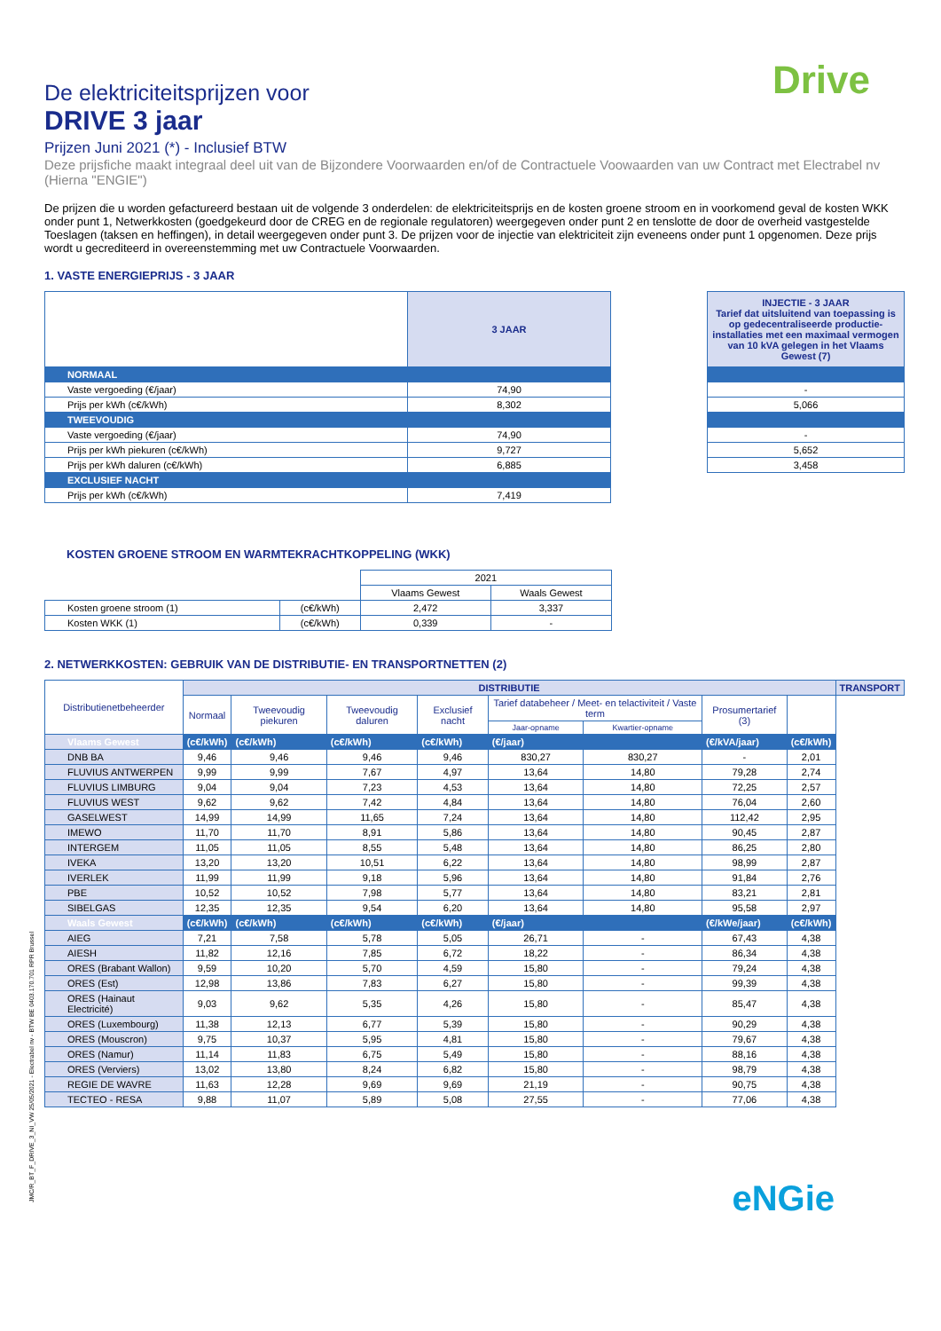Drive
De elektriciteitsprijzen voor
DRIVE 3 jaar
Prijzen Juni 2021 (*) - Inclusief BTW
Deze prijsfiche maakt integraal deel uit van de Bijzondere Voorwaarden en/of de Contractuele Voowaarden van uw Contract met Electrabel nv (Hierna "ENGIE")
De prijzen die u worden gefactureerd bestaan uit de volgende 3 onderdelen: de elektriciteitsprijs en de kosten groene stroom en in voorkomend geval de kosten WKK onder punt 1, Netwerkkosten (goedgekeurd door de CREG en de regionale regulatoren) weergegeven onder punt 2 en tenslotte de door de overheid vastgestelde Toeslagen (taksen en heffingen), in detail weergegeven onder punt 3. De prijzen voor de injectie van elektriciteit zijn eveneens onder punt 1 opgenomen. Deze prijs wordt u gecrediteerd in overeenstemming met uw Contractuele Voorwaarden.
1. VASTE ENERGIEPRIJS - 3 JAAR
| | 3 JAAR | | INJECTIE - 3 JAAR Tarief dat uitsluitend van toepassing is op gedecentraliseerde productie-installaties met een maximaal vermogen van 10 kVA gelegen in het Vlaams Gewest (7) |
| NORMAAL | | | |
| Vaste vergoeding (€/jaar) | 74,90 | | - |
| Prijs per kWh (c€/kWh) | 8,302 | | 5,066 |
| TWEEVOUDIG | | | |
| Vaste vergoeding (€/jaar) | 74,90 | | - |
| Prijs per kWh piekuren (c€/kWh) | 9,727 | | 5,652 |
| Prijs per kWh daluren (c€/kWh) | 6,885 | | 3,458 |
| EXCLUSIEF NACHT | | | |
| Prijs per kWh (c€/kWh) | 7,419 | | |
KOSTEN GROENE STROOM EN WARMTEKRACHTKOPPELING (WKK)
| | | 2021 | |
| | | Vlaams Gewest | Waals Gewest |
| Kosten groene stroom (1) | (c€/kWh) | 2,472 | 3,337 |
| Kosten WKK (1) | (c€/kWh) | 0,339 | - |
2. NETWERKKOSTEN: GEBRUIK VAN DE DISTRIBUTIE- EN TRANSPORTNETTEN (2)
| Distributienetbeheerder | DISTRIBUTIE | | | | | | | | TRANSPORT |
| | Normaal | Tweevoudig piekuren | Tweevoudig daluren | Exclusief nacht | Tarief databeheer / Meet- en telactiviteit / Vaste term | | Prosumertarief (3) | | |
| | | | | | Jaar-opname | Kwartier-opname | | | |
| Vlaams Gewest | (c€/kWh) | (c€/kWh) | (c€/kWh) | (c€/kWh) | (€/jaar) | | (€/kVA/jaar) | (c€/kWh) | |
| DNB BA | 9,46 | 9,46 | 9,46 | 9,46 | 830,27 | 830,27 | - | 2,01 | |
| FLUVIUS ANTWERPEN | 9,99 | 9,99 | 7,67 | 4,97 | 13,64 | 14,80 | 79,28 | 2,74 | |
| FLUVIUS LIMBURG | 9,04 | 9,04 | 7,23 | 4,53 | 13,64 | 14,80 | 72,25 | 2,57 | |
| FLUVIUS WEST | 9,62 | 9,62 | 7,42 | 4,84 | 13,64 | 14,80 | 76,04 | 2,60 | |
| GASELWEST | 14,99 | 14,99 | 11,65 | 7,24 | 13,64 | 14,80 | 112,42 | 2,95 | |
| IMEWO | 11,70 | 11,70 | 8,91 | 5,86 | 13,64 | 14,80 | 90,45 | 2,87 | |
| INTERGEM | 11,05 | 11,05 | 8,55 | 5,48 | 13,64 | 14,80 | 86,25 | 2,80 | |
| IVEKA | 13,20 | 13,20 | 10,51 | 6,22 | 13,64 | 14,80 | 98,99 | 2,87 | |
| IVERLEK | 11,99 | 11,99 | 9,18 | 5,96 | 13,64 | 14,80 | 91,84 | 2,76 | |
| PBE | 10,52 | 10,52 | 7,98 | 5,77 | 13,64 | 14,80 | 83,21 | 2,81 | |
| SIBELGAS | 12,35 | 12,35 | 9,54 | 6,20 | 13,64 | 14,80 | 95,58 | 2,97 | |
| Waals Gewest | (c€/kWh) | (c€/kWh) | (c€/kWh) | (c€/kWh) | (€/jaar) | | (€/kWe/jaar) | (c€/kWh) | |
| AIEG | 7,21 | 7,58 | 5,78 | 5,05 | 26,71 | - | 67,43 | 4,38 | |
| AIESH | 11,82 | 12,16 | 7,85 | 6,72 | 18,22 | - | 86,34 | 4,38 | |
| ORES (Brabant Wallon) | 9,59 | 10,20 | 5,70 | 4,59 | 15,80 | - | 79,24 | 4,38 | |
| ORES (Est) | 12,98 | 13,86 | 7,83 | 6,27 | 15,80 | - | 99,39 | 4,38 | |
| ORES (Hainaut Electricité) | 9,03 | 9,62 | 5,35 | 4,26 | 15,80 | - | 85,47 | 4,38 | |
| ORES (Luxembourg) | 11,38 | 12,13 | 6,77 | 5,39 | 15,80 | - | 90,29 | 4,38 | |
| ORES (Mouscron) | 9,75 | 10,37 | 5,95 | 4,81 | 15,80 | - | 79,67 | 4,38 | |
| ORES (Namur) | 11,14 | 11,83 | 6,75 | 5,49 | 15,80 | - | 88,16 | 4,38 | |
| ORES (Verviers) | 13,02 | 13,80 | 8,24 | 6,82 | 15,80 | - | 98,79 | 4,38 | |
| REGIE DE WAVRE | 11,63 | 12,28 | 9,69 | 9,69 | 21,19 | - | 90,75 | 4,38 | |
| TECTEO - RESA | 9,88 | 11,07 | 5,89 | 5,08 | 27,55 | - | 77,06 | 4,38 | |
JMC/R_BT_F_DRIVE_3_NI_VW 25/05/2021 - Electrabel nv - BTW BE 0403.170.701 RPR Brussel
eNGie